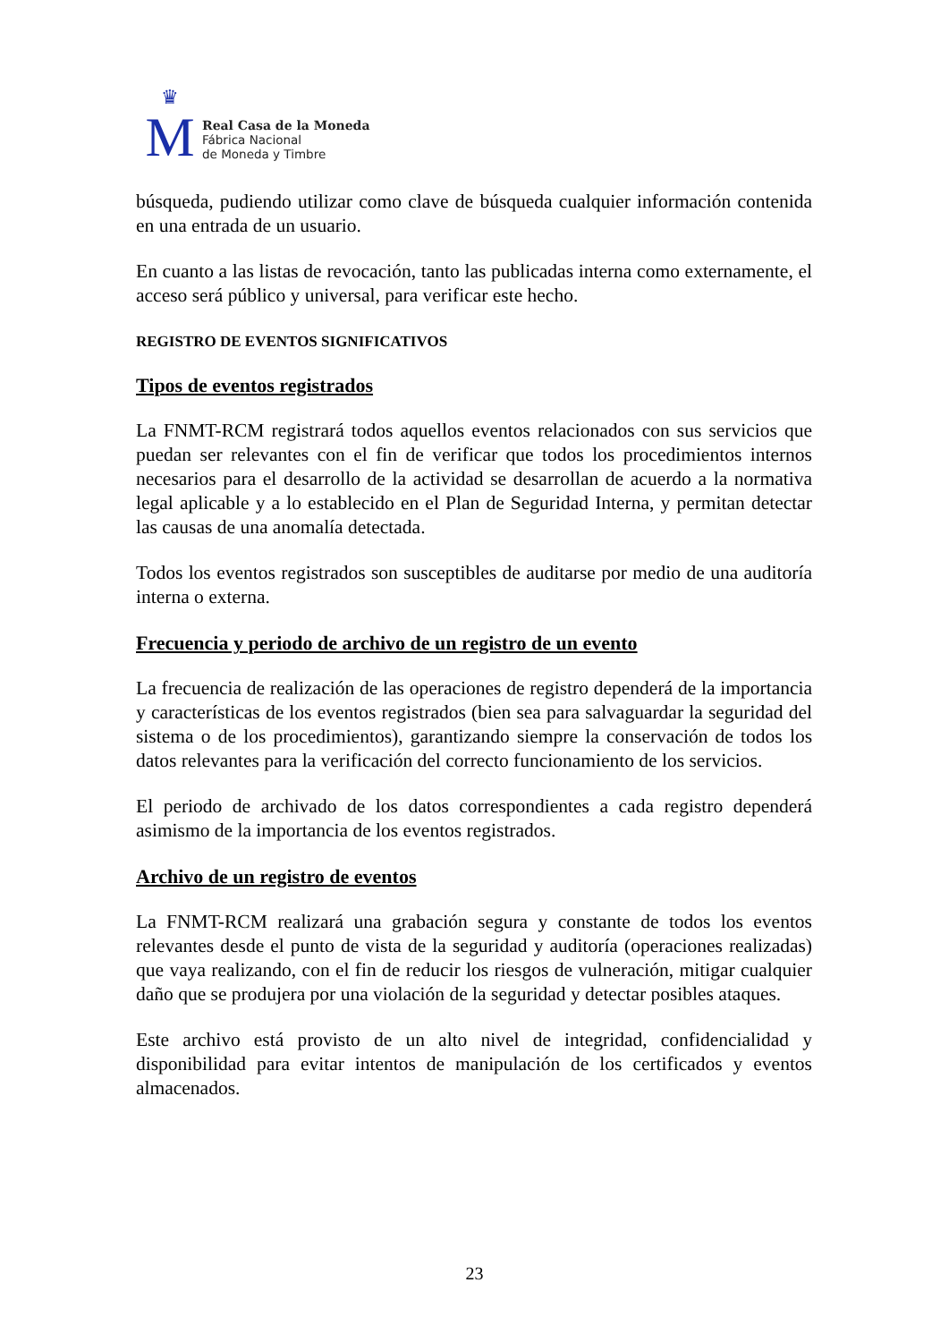♛
M
Real Casa de la Moneda
Fábrica Nacional
de Moneda y Timbre
búsqueda, pudiendo utilizar como clave de búsqueda cualquier información contenida en una entrada de un usuario.
En cuanto a las listas de revocación, tanto las publicadas interna como externamente, el acceso será público y universal, para verificar este hecho.
REGISTRO DE EVENTOS SIGNIFICATIVOS
Tipos de eventos registrados
La FNMT-RCM registrará todos aquellos eventos relacionados con sus servicios que puedan ser relevantes con el fin de verificar que todos los procedimientos internos necesarios para el desarrollo de la actividad se desarrollan de acuerdo a la normativa legal aplicable y a lo establecido en el Plan de Seguridad Interna, y permitan detectar las causas de una anomalía detectada.
Todos los eventos registrados son susceptibles de auditarse por medio de una auditoría interna o externa.
Frecuencia y periodo de archivo de un registro de un evento
La frecuencia de realización de las operaciones de registro dependerá de la importancia y características de los eventos registrados (bien sea para salvaguardar la seguridad del sistema o de los procedimientos), garantizando siempre la conservación de todos los datos relevantes para la verificación del correcto funcionamiento de los servicios.
El periodo de archivado de los datos correspondientes a cada registro dependerá asimismo de la importancia de los eventos registrados.
Archivo de un registro de eventos
La FNMT-RCM realizará una grabación segura y constante de todos los eventos relevantes desde el punto de vista de la seguridad y auditoría (operaciones realizadas) que vaya realizando, con el fin de reducir los riesgos de vulneración, mitigar cualquier daño que se produjera por una violación de la seguridad y detectar posibles ataques.
Este archivo está provisto de un alto nivel de integridad, confidencialidad y disponibilidad para evitar intentos de manipulación de los certificados y eventos almacenados.
23